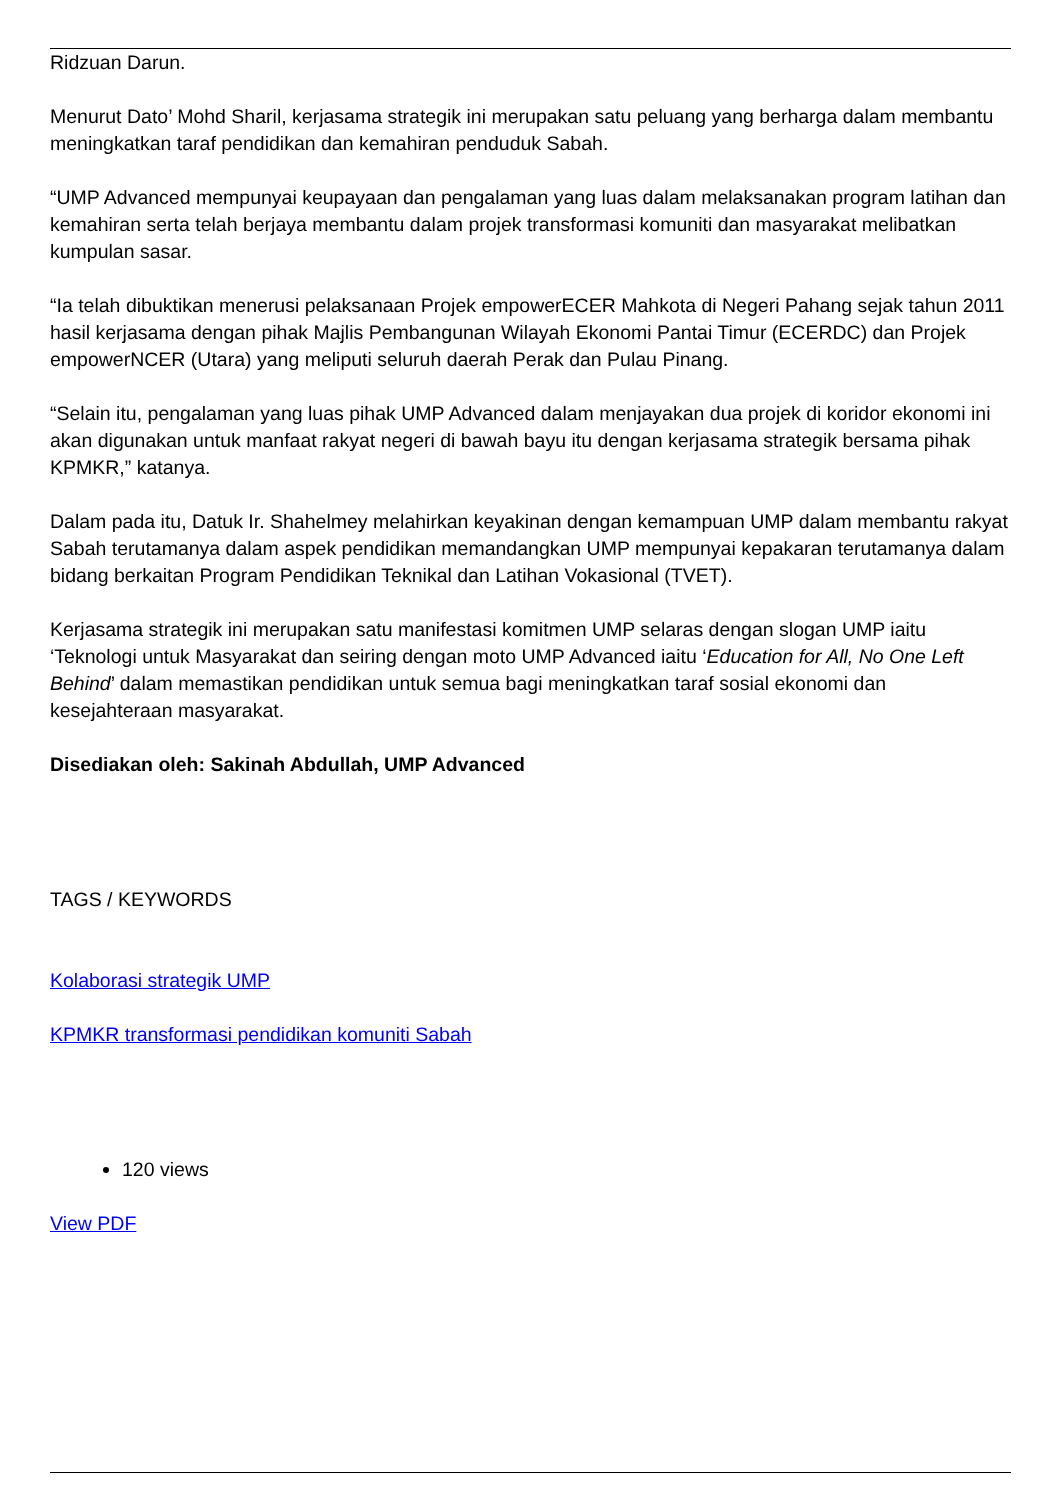Ridzuan Darun.
Menurut Dato’ Mohd Sharil, kerjasama strategik ini merupakan satu peluang yang berharga dalam membantu meningkatkan taraf pendidikan dan kemahiran penduduk Sabah.
“UMP Advanced mempunyai keupayaan dan pengalaman yang luas dalam melaksanakan program latihan dan kemahiran serta telah berjaya membantu dalam projek transformasi komuniti dan masyarakat melibatkan kumpulan sasar.
“Ia telah dibuktikan menerusi pelaksanaan Projek empowerECER Mahkota di Negeri Pahang sejak tahun 2011 hasil kerjasama dengan pihak Majlis Pembangunan Wilayah Ekonomi Pantai Timur (ECERDC) dan Projek empowerNCER (Utara) yang meliputi seluruh daerah Perak dan Pulau Pinang.
“Selain itu, pengalaman yang luas pihak UMP Advanced dalam menjayakan dua projek di koridor ekonomi ini akan digunakan untuk manfaat rakyat negeri di bawah bayu itu dengan kerjasama strategik bersama pihak KPMKR,” katanya.
Dalam pada itu, Datuk Ir. Shahelmey melahirkan keyakinan dengan kemampuan UMP dalam membantu rakyat Sabah terutamanya dalam aspek pendidikan memandangkan UMP mempunyai kepakaran terutamanya dalam bidang berkaitan Program Pendidikan Teknikal dan Latihan Vokasional (TVET).
Kerjasama strategik ini merupakan satu manifestasi komitmen UMP selaras dengan slogan UMP iaitu ‘Teknologi untuk Masyarakat dan seiring dengan moto UMP Advanced iaitu ‘Education for All, No One Left Behind’ dalam memastikan pendidikan untuk semua bagi meningkatkan taraf sosial ekonomi dan kesejahteraan masyarakat.
Disediakan oleh: Sakinah Abdullah, UMP Advanced
TAGS / KEYWORDS
Kolaborasi strategik UMP
KPMKR transformasi pendidikan komuniti Sabah
120 views
View PDF